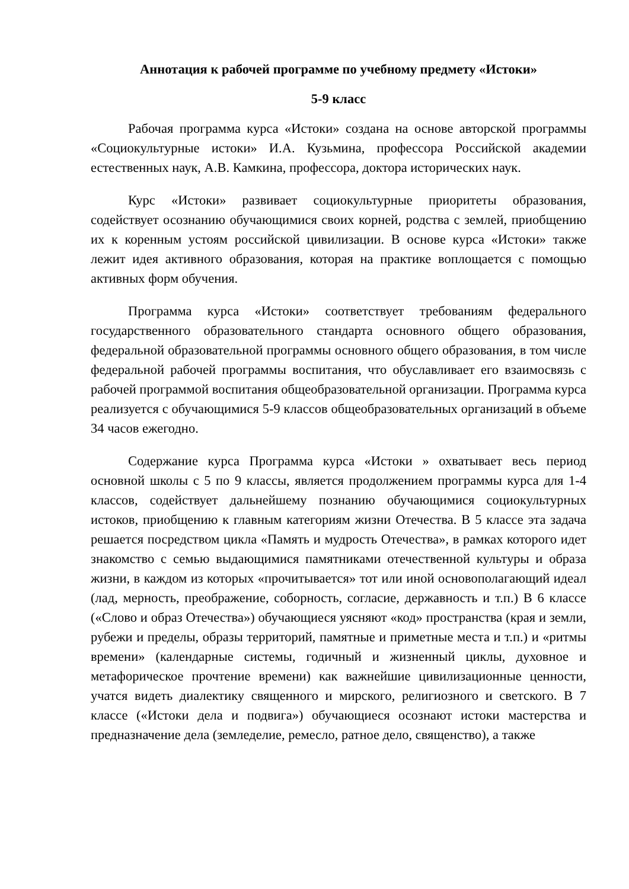Аннотация к рабочей программе по учебному предмету «Истоки»
5-9 класс
Рабочая программа курса «Истоки» создана на основе авторской программы «Социокультурные истоки» И.А. Кузьмина, профессора Российской академии естественных наук, А.В. Камкина, профессора, доктора исторических наук.
Курс «Истоки» развивает социокультурные приоритеты образования, содействует осознанию обучающимися своих корней, родства с землей, приобщению их к коренным устоям российской цивилизации. В основе курса «Истоки» также лежит идея активного образования, которая на практике воплощается с помощью активных форм обучения.
Программа курса «Истоки» соответствует требованиям федерального государственного образовательного стандарта основного общего образования, федеральной образовательной программы основного общего образования, в том числе федеральной рабочей программы воспитания, что обуславливает его взаимосвязь с рабочей программой воспитания общеобразовательной организации. Программа курса реализуется с обучающимися 5-9 классов общеобразовательных организаций в объеме 34 часов ежегодно.
Содержание курса Программа курса «Истоки » охватывает весь период основной школы с 5 по 9 классы, является продолжением программы курса для 1-4 классов, содействует дальнейшему познанию обучающимися социокультурных истоков, приобщению к главным категориям жизни Отечества. В 5 классе эта задача решается посредством цикла «Память и мудрость Отечества», в рамках которого идет знакомство с семью выдающимися памятниками отечественной культуры и образа жизни, в каждом из которых «прочитывается» тот или иной основополагающий идеал (лад, мерность, преображение, соборность, согласие, державность и т.п.) В 6 классе («Слово и образ Отечества») обучающиеся уясняют «код» пространства (края и земли, рубежи и пределы, образы территорий, памятные и приметные места и т.п.) и «ритмы времени» (календарные системы, годичный и жизненный циклы, духовное и метафорическое прочтение времени) как важнейшие цивилизационные ценности, учатся видеть диалектику священного и мирского, религиозного и светского. В 7 классе («Истоки дела и подвига») обучающиеся осознают истоки мастерства и предназначение дела (земледелие, ремесло, ратное дело, священство), а также